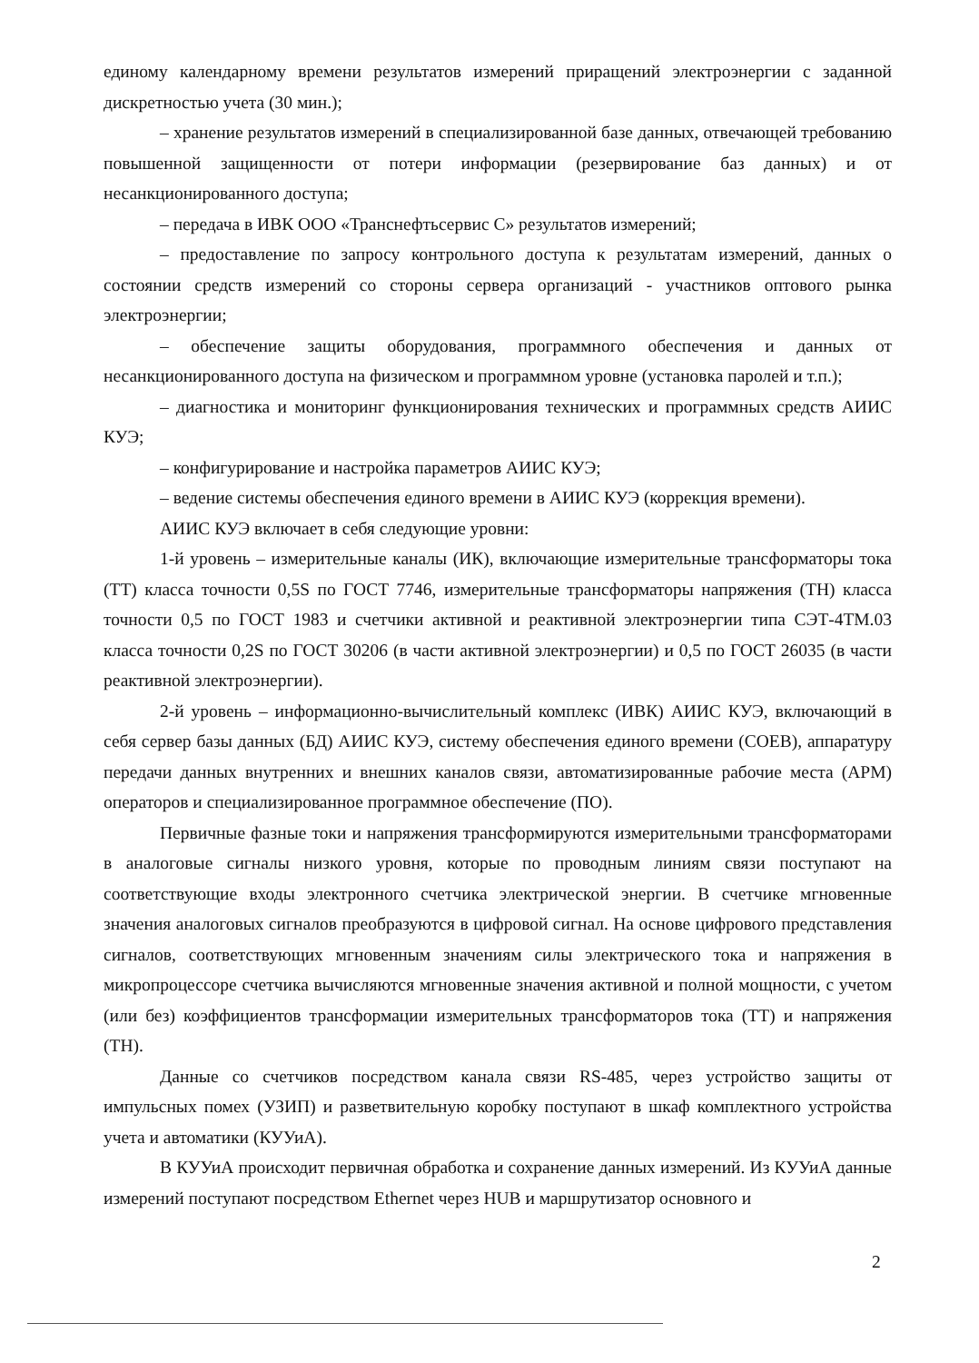единому календарному времени результатов измерений приращений электроэнергии с заданной дискретностью учета (30 мин.);
– хранение результатов измерений в специализированной базе данных, отвечающей требованию повышенной защищенности от потери информации (резервирование баз данных) и от несанкционированного доступа;
– передача в ИВК ООО «Транснефтьсервис С» результатов измерений;
– предоставление по запросу контрольного доступа к результатам измерений, данных о состоянии средств измерений со стороны сервера организаций - участников оптового рынка электроэнергии;
– обеспечение защиты оборудования, программного обеспечения и данных от несанкционированного доступа на физическом и программном уровне (установка паролей и т.п.);
– диагностика и мониторинг функционирования технических и программных средств АИИС КУЭ;
– конфигурирование и настройка параметров АИИС КУЭ;
– ведение системы обеспечения единого времени в АИИС КУЭ (коррекция времени).
АИИС КУЭ включает в себя следующие уровни:
1-й уровень – измерительные каналы (ИК), включающие измерительные трансформаторы тока (ТТ) класса точности 0,5S по ГОСТ 7746, измерительные трансформаторы напряжения (ТН) класса точности 0,5 по ГОСТ 1983 и счетчики активной и реактивной электроэнергии типа СЭТ-4ТМ.03 класса точности 0,2S по ГОСТ 30206 (в части активной электроэнергии) и 0,5 по ГОСТ 26035 (в части реактивной электроэнергии).
2-й уровень – информационно-вычислительный комплекс (ИВК) АИИС КУЭ, включающий в себя сервер базы данных (БД) АИИС КУЭ, систему обеспечения единого времени (СОЕВ), аппаратуру передачи данных внутренних и внешних каналов связи, автоматизированные рабочие места (АРМ) операторов и специализированное программное обеспечение (ПО).
Первичные фазные токи и напряжения трансформируются измерительными трансформаторами в аналоговые сигналы низкого уровня, которые по проводным линиям связи поступают на соответствующие входы электронного счетчика электрической энергии. В счетчике мгновенные значения аналоговых сигналов преобразуются в цифровой сигнал. На основе цифрового представления сигналов, соответствующих мгновенным значениям силы электрического тока и напряжения в микропроцессоре счетчика вычисляются мгновенные значения активной и полной мощности, с учетом (или без) коэффициентов трансформации измерительных трансформаторов тока (ТТ) и напряжения (ТН).
Данные со счетчиков посредством канала связи RS-485, через устройство защиты от импульсных помех (УЗИП) и разветвительную коробку поступают в шкаф комплектного устройства учета и автоматики (КУУиА).
В КУУиА происходит первичная обработка и сохранение данных измерений. Из КУУиА данные измерений поступают посредством Ethernet через HUB и маршрутизатор основного и
2